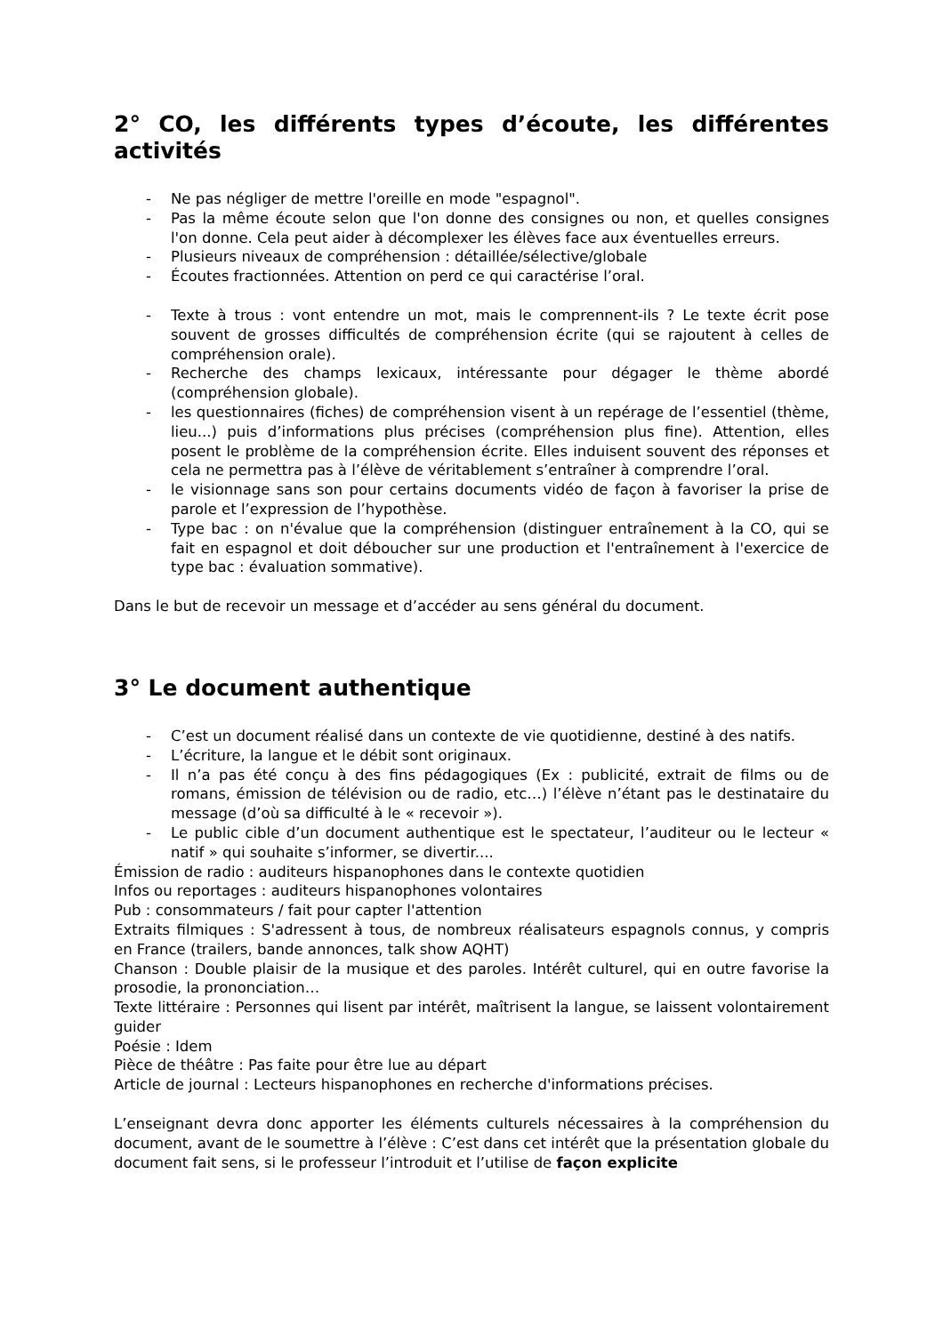2° CO, les différents types d’écoute, les différentes activités
- Ne pas négliger de mettre l'oreille en mode "espagnol".
- Pas la même écoute selon que l'on donne des consignes ou non, et quelles consignes l'on donne. Cela peut aider à décomplexer les élèves face aux éventuelles erreurs.
- Plusieurs niveaux de compréhension : détaillée/sélective/globale
- Écoutes fractionnées. Attention on perd ce qui caractérise l’oral.
- Texte à trous : vont entendre un mot, mais le comprennent-ils ? Le texte écrit pose souvent de grosses difficultés de compréhension écrite (qui se rajoutent à celles de compréhension orale).
- Recherche des champs lexicaux, intéressante pour dégager le thème abordé (compréhension globale).
- les questionnaires (fiches) de compréhension visent à un repérage de l’essentiel (thème, lieu...) puis d’informations plus précises (compréhension plus fine). Attention, elles posent le problème de la compréhension écrite. Elles induisent souvent des réponses et cela ne permettra pas à l’élève de véritablement s’entraîner à comprendre l’oral.
- le visionnage sans son pour certains documents vidéo de façon à favoriser la prise de parole et l’expression de l’hypothèse.
- Type bac : on n'évalue que la compréhension (distinguer entraînement à la CO, qui se fait en espagnol et doit déboucher sur une production et l'entraînement à l'exercice de type bac : évaluation sommative).
Dans le but de recevoir un message et d’accéder au sens général du document.
3° Le document authentique
- C’est un document réalisé dans un contexte de vie quotidienne, destiné à des natifs.
- L’écriture, la langue et le débit sont originaux.
- Il n’a pas été conçu à des fins pédagogiques (Ex : publicité, extrait de films ou de romans, émission de télévision ou de radio, etc…) l’élève n’étant pas le destinataire du message (d’où sa difficulté à le « recevoir »).
- Le public cible d’un document authentique est le spectateur, l’auditeur ou le lecteur « natif » qui souhaite s’informer, se divertir....
Émission de radio : auditeurs hispanophones dans le contexte quotidien
Infos ou reportages : auditeurs hispanophones volontaires
Pub : consommateurs / fait pour capter l'attention
Extraits filmiques : S'adressent à tous, de nombreux réalisateurs espagnols connus, y compris en France (trailers, bande annonces, talk show AQHT)
Chanson : Double plaisir de la musique et des paroles. Intérêt culturel, qui en outre favorise la prosodie, la prononciation…
Texte littéraire : Personnes qui lisent par intérêt, maîtrisent la langue, se laissent volontairement guider
Poésie : Idem
Pièce de théâtre : Pas faite pour être lue au départ
Article de journal : Lecteurs hispanophones en recherche d'informations précises.
L’enseignant devra donc apporter les éléments culturels nécessaires à la compréhension du document, avant de le soumettre à l’élève : C’est dans cet intérêt que la présentation globale du document fait sens, si le professeur l’introduit et l’utilise de façon explicite